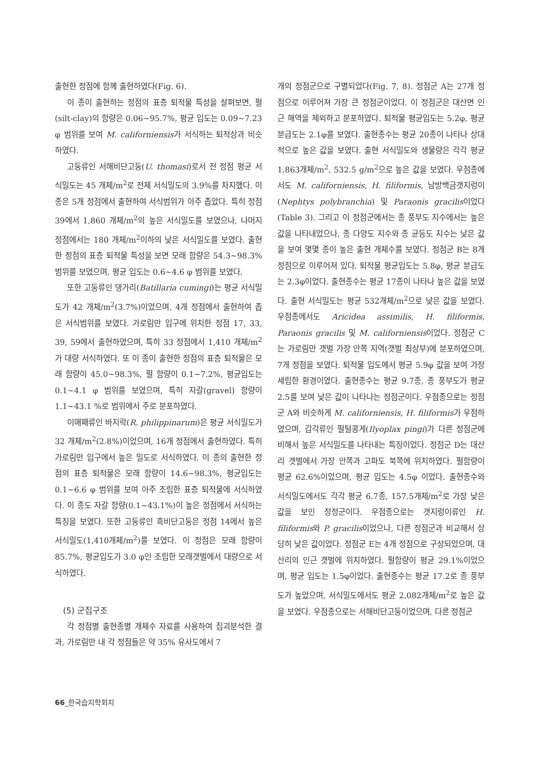출현한 정점에 함께 출현하였다(Fig. 6).
이 종이 출현하는 정점의 표층 퇴적물 특성을 살펴보면, 펄(silt-clay)의 함량은 0.06~95.7%, 평균 입도는 0.09~7.23 φ 범위를 보여 M. californiensis가 서식하는 퇴적상과 비슷하였다.
고둥류인 서해비단고둥(U. thomasi)로서 전 정점 평균 서식밀도는 45 개체/m<sup>2</sup>로 전체 서식밀도의 3.9%를 차지했다. 이 종은 5개 정점에서 출현하여 서식범위가 아주 좁았다. 특히 정점 39에서 1,860 개체/m<sup>2</sup>의 높은 서식밀도를 보였으나, 나머지 정점에서는 180 개체/m<sup>2</sup>이하의 낮은 서식밀도를 보였다. 출현한 정점의 표층 퇴적물 특성을 보면 모래 함량은 54.3~98.3% 범위를 보였으며, 평균 입도는 0.6~4.6 φ 범위를 보였다.
또한 고둥류인 댕가리(Batillaria cumingi)는 평균 서식밀도가 42 개체/m<sup>2</sup>(3.7%)이었으며, 4개 정점에서 출현하여 좁은 서식범위를 보였다. 가로림만 입구에 위치한 정점 17, 33, 39, 59에서 출현하였으며, 특히 33 정점에서 1,410 개체/m<sup>2</sup>가 대량 서식하였다. 또 이 종이 출현한 정점의 표층 퇴적물은 모래 함량이 45.0~98.3%, 펄 함량이 0.1~7.2%, 평균입도는 0.1~4.1 φ 범위를 보였으며, 특히 자갈(gravel) 함량이 1.1~43.1 %로 범위에서 주로 분포하였다.
이매패류인 바지락(R. philippinarum)은 평균 서식밀도가 32 개체/m<sup>2</sup>(2.8%)이었으며, 16개 정점에서 출현하였다. 특히 가로림만 입구에서 높은 밀도로 서식하였다. 이 종의 출현한 정점의 표층 퇴적물은 모래 함량이 14.6~98.3%, 평균입도는 0.1~6.6 φ 범위를 보여 아주 조립한 표층 퇴적물에 서식하였다. 이 종도 자갈 함량(0.1~43.1%)이 높은 정점에서 서식하는 특징을 보였다. 또한 고둥류인 흑비단고둥은 정점 14에서 높은 서식밀도(1,410개체/m<sup>2</sup>)를 보였다. 이 정점은 모래 함량이 85.7%, 평균입도가 3.0 φ인 조립한 모래갯벌에서 대량으로 서식하였다.
(5) 군집구조
각 정점별 출현종별 개체수 자료를 사용하여 집괴분석한 결과, 가로림만 내 각 정점들은 약 35% 유사도에서 7
개의 정점군으로 구별되었다(Fig. 7, 8). 정점군 A는 27개 정점으로 이루어져 가장 큰 정점군이었다. 이 정점군은 대산면 인근 해역을 제외하고 분포하였다. 퇴적물 평균입도는 5.2φ, 평균 분급도는 2.1φ를 보였다. 출현종수는 평균 20종이 나타나 상대적으로 높은 값을 보였다. 출현 서식밀도와 생물량은 각각 평균 1,863개체/m<sup>2</sup>, 532.5 g/m<sup>2</sup>으로 높은 값을 보였다. 우점종에서도 M. californiensis, H. filiformis, 남방백금갯지렁이(Nephtys polybranchia) 및 Paraonis gracilis이었다(Table 3). 그리고 이 정점군에서는 종 풍부도 지수에서는 높은 값을 나타내었으나, 종 다양도 지수와 종 균등도 지수는 낮은 값을 보여 몇몇 종이 높은 출현 개체수를 보였다. 정점군 B는 8개 정점으로 이루어져 있다. 퇴적물 평균입도는 5.8φ, 평균 분급도는 2.3φ이었다. 출현종수는 평균 17종이 나타나 높은 값을 보였다. 출현 서식밀도는 평균 532개체/m<sup>2</sup>으로 낮은 값을 보였다. 우점종에서도 Aricidea assimilis, H. filiformis, Paraonis gracilis 및 M. californiensis이었다. 정점군 C는 가로림만 갯벌 가장 안쪽 지역(갯벌 최상부)에 분포하였으며, 7개 정점을 보였다. 퇴적물 입도에서 평균 5.9φ 값을 보여 가장 세립한 환경이였다. 출현종수는 평균 9.7종, 종 풍부도가 평균 2.5를 보여 낮은 값이 나타나는 정점군이다. 우점종으로는 정점군 A와 비슷하게 M. californiensis, H. filiformis가 우점하였으며, 갑각류인 펄털콩게(Ilyoplax pingi)가 다른 정점군에 비해서 높은 서식밀도를 나타내는 특징이었다. 정점군 D는 대산리 갯벌에서 가장 안쪽과 고파도 북쪽에 위치하였다. 펄함량이 평균 62.6%이었으며, 평균 입도는 4.5φ 이었다. 출현종수와 서식밀도에서도 각각 평균 6.7종, 157.5개체/m<sup>2</sup>로 가장 낮은 값을 보인 정정군이다. 우점종으로는 갯지렁이류인 H. filiformis와 P. gracilis이었으나, 다른 정점군과 비교해서 상당히 낮은 값이었다. 정점군 E는 4개 정점으로 구성되었으며, 대산리의 인근 갯벌에 위치하였다. 펄함량이 평균 29.1%이었으며, 평균 입도는 1.5φ이었다. 출현종수는 평균 17.2로 종 풍부도가 높았으며, 서식밀도에서도 평균 2,082개체/m<sup>2</sup>로 높은 값을 보였다. 우점종으로는 서해비단고둥이었으며, 다른 정점군
66_한국습지학회지